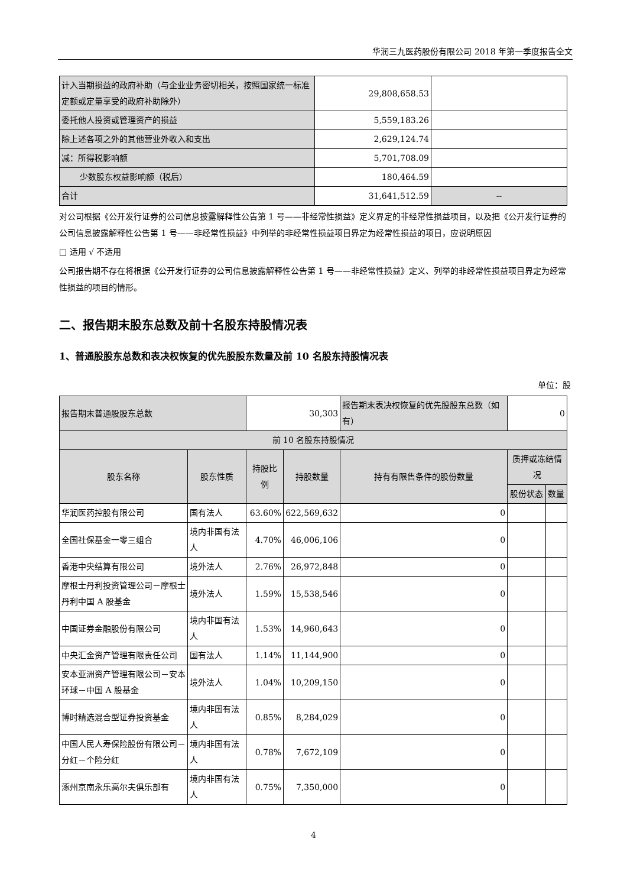华润三九医药股份有限公司 2018 年第一季度报告全文
| 计入当期损益的政府补助（与企业业务密切相关，按照国家统一标准定额或定量享受的政府补助除外） | 29,808,658.53 | |
| 委托他人投资或管理资产的损益 | 5,559,183.26 | |
| 除上述各项之外的其他营业外收入和支出 | 2,629,124.74 | |
| 减：所得税影响额 | 5,701,708.09 | |
| 少数股东权益影响额（税后） | 180,464.59 | |
| 合计 | 31,641,512.59 | -- |
对公司根据《公开发行证券的公司信息披露解释性公告第 1 号——非经常性损益》定义界定的非经常性损益项目，以及把《公开发行证券的公司信息披露解释性公告第 1 号——非经常性损益》中列举的非经常性损益项目界定为经常性损益的项目，应说明原因
□ 适用 √ 不适用
公司报告期不存在将根据《公开发行证券的公司信息披露解释性公告第 1 号——非经常性损益》定义、列举的非经常性损益项目界定为经常性损益的项目的情形。
二、报告期末股东总数及前十名股东持股情况表
1、普通股股东总数和表决权恢复的优先股股东数量及前 10 名股东持股情况表
单位：股
| 报告期末普通股股东总数 | | 30,303 | | 报告期末表决权恢复的优先股股东总数（如有） | 0 | |
| 前 10 名股东持股情况 | | | | | | |
| 股东名称 | 股东性质 | 持股比例 | 持股数量 | 持有有限售条件的股份数量 | 质押或冻结情况 | |
| | | | | | 股份状态 | 数量 |
| 华润医药控股有限公司 | 国有法人 | 63.60% | 622,569,632 | 0 | | |
| 全国社保基金一零三组合 | 境内非国有法人 | 4.70% | 46,006,106 | 0 | | |
| 香港中央结算有限公司 | 境外法人 | 2.76% | 26,972,848 | 0 | | |
| 摩根士丹利投资管理公司－摩根士丹利中国 A 股基金 | 境外法人 | 1.59% | 15,538,546 | 0 | | |
| 中国证券金融股份有限公司 | 境内非国有法人 | 1.53% | 14,960,643 | 0 | | |
| 中央汇金资产管理有限责任公司 | 国有法人 | 1.14% | 11,144,900 | 0 | | |
| 安本亚洲资产管理有限公司－安本环球－中国 A 股基金 | 境外法人 | 1.04% | 10,209,150 | 0 | | |
| 博时精选混合型证券投资基金 | 境内非国有法人 | 0.85% | 8,284,029 | 0 | | |
| 中国人民人寿保险股份有限公司－分红－个险分红 | 境内非国有法人 | 0.78% | 7,672,109 | 0 | | |
| 涿州京南永乐高尔夫俱乐部有 | 境内非国有法人 | 0.75% | 7,350,000 | 0 | | |
4